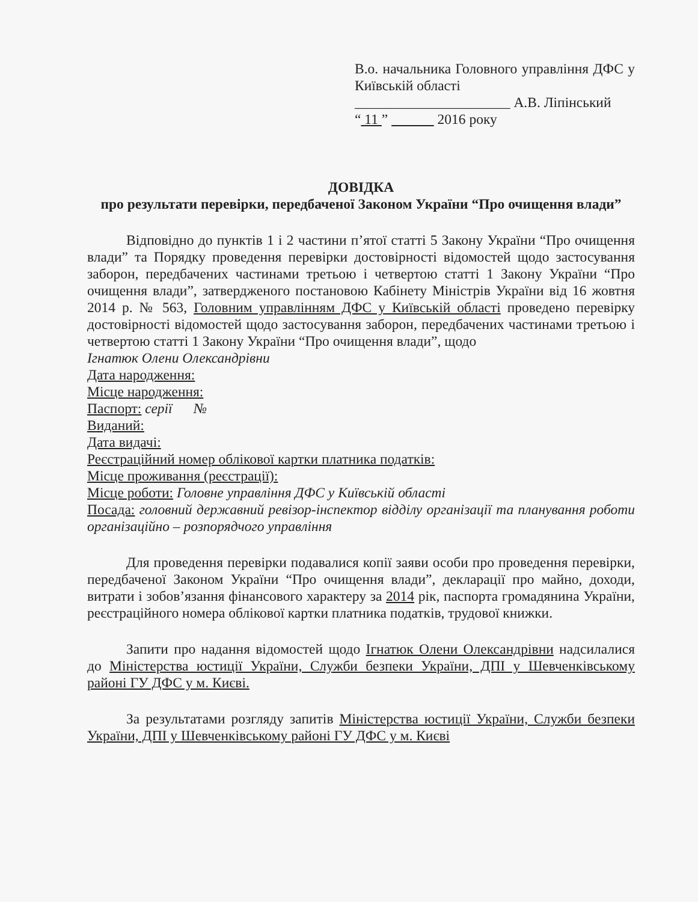В.о. начальника Головного управління ДФС у Київській області
______________________ А.В. Ліпінський
“ 11 ” 2016 року
ДОВІДКА
про результати перевірки, передбаченої Законом України “Про очищення влади”
Відповідно до пунктів 1 і 2 частини п’ятої статті 5 Закону України “Про очищення влади” та Порядку проведення перевірки достовірності відомостей щодо застосування заборон, передбачених частинами третьою і четвертою статті 1 Закону України “Про очищення влади”, затвердженого постановою Кабінету Міністрів України від 16 жовтня 2014 р. № 563, Головним управлінням ДФС у Київській області проведено перевірку достовірності відомостей щодо застосування заборон, передбачених частинами третьою і четвертою статті 1 Закону України “Про очищення влади”, щодо
Ігнатюк Олени Олександрівни
Дата народження:
Місце народження:
Паспорт: серії №
Виданий:
Дата видачі:
Реєстраційний номер облікової картки платника податків:
Місце проживання (реєстрації):
Місце роботи: Головне управління ДФС у Київській області
Посада: головний державний ревізор-інспектор відділу організації та планування роботи організаційно – розпорядчого управління
Для проведення перевірки подавалися копії заяви особи про проведення перевірки, передбаченої Законом України “Про очищення влади”, декларації про майно, доходи, витрати і зобов’язання фінансового характеру за 2014 рік, паспорта громадянина України, реєстраційного номера облікової картки платника податків, трудової книжки.
Запити про надання відомостей щодо Ігнатюк Олени Олександрівни надсилалися до Міністерства юстиції України, Служби безпеки України, ДПІ у Шевченківському районі ГУ ДФС у м. Києві.
За результатами розгляду запитів Міністерства юстиції України, Служби безпеки України, ДПІ у Шевченківському районі ГУ ДФС у м. Києві